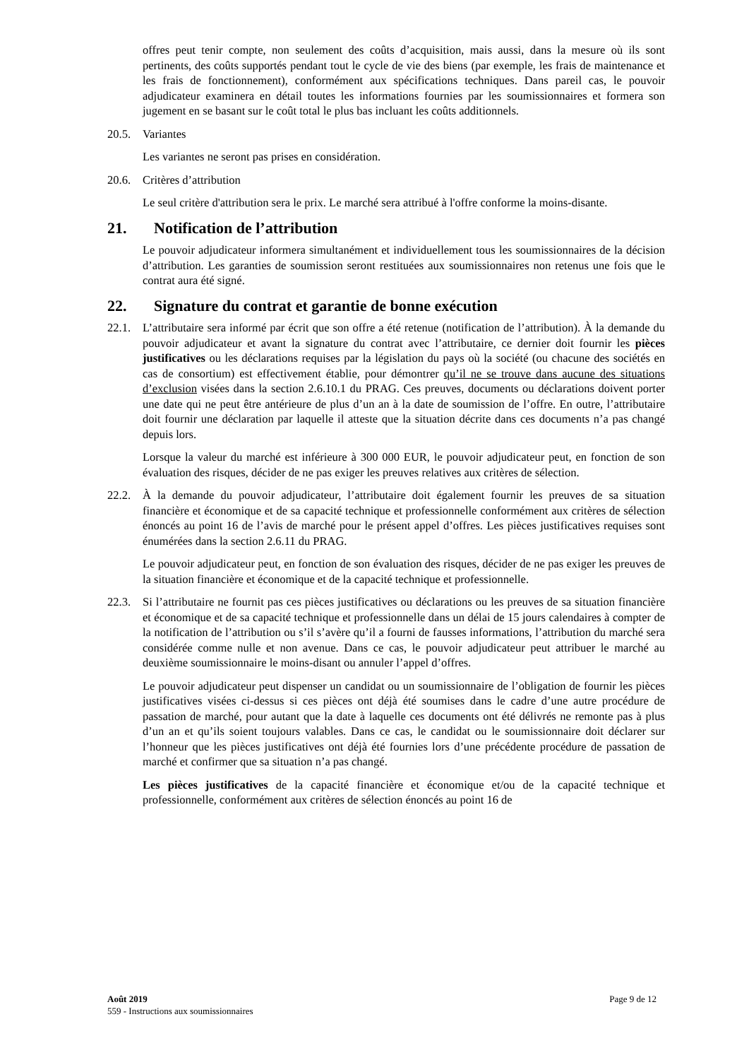offres peut tenir compte, non seulement des coûts d’acquisition, mais aussi, dans la mesure où ils sont pertinents, des coûts supportés pendant tout le cycle de vie des biens (par exemple, les frais de maintenance et les frais de fonctionnement), conformément aux spécifications techniques. Dans pareil cas, le pouvoir adjudicateur examinera en détail toutes les informations fournies par les soumissionnaires et formera son jugement en se basant sur le coût total le plus bas incluant les coûts additionnels.
20.5. Variantes
Les variantes ne seront pas prises en considération.
20.6. Critères d’attribution
Le seul critère d'attribution sera le prix. Le marché sera attribué à l'offre conforme la moins-disante.
21. Notification de l’attribution
Le pouvoir adjudicateur informera simultanément et individuellement tous les soumissionnaires de la décision d’attribution. Les garanties de soumission seront restituées aux soumissionnaires non retenus une fois que le contrat aura été signé.
22. Signature du contrat et garantie de bonne exécution
22.1. L’attributaire sera informé par écrit que son offre a été retenue (notification de l’attribution). À la demande du pouvoir adjudicateur et avant la signature du contrat avec l’attributaire, ce dernier doit fournir les pièces justificatives ou les déclarations requises par la législation du pays où la société (ou chacune des sociétés en cas de consortium) est effectivement établie, pour démontrer qu’il ne se trouve dans aucune des situations d’exclusion visées dans la section 2.6.10.1 du PRAG. Ces preuves, documents ou déclarations doivent porter une date qui ne peut être antérieure de plus d’un an à la date de soumission de l’offre. En outre, l’attributaire doit fournir une déclaration par laquelle il atteste que la situation décrite dans ces documents n’a pas changé depuis lors.
Lorsque la valeur du marché est inférieure à 300 000 EUR, le pouvoir adjudicateur peut, en fonction de son évaluation des risques, décider de ne pas exiger les preuves relatives aux critères de sélection.
22.2. À la demande du pouvoir adjudicateur, l’attributaire doit également fournir les preuves de sa situation financière et économique et de sa capacité technique et professionnelle conformément aux critères de sélection énoncés au point 16 de l’avis de marché pour le présent appel d’offres. Les pièces justificatives requises sont énumérées dans la section 2.6.11 du PRAG.
Le pouvoir adjudicateur peut, en fonction de son évaluation des risques, décider de ne pas exiger les preuves de la situation financière et économique et de la capacité technique et professionnelle.
22.3. Si l’attributaire ne fournit pas ces pièces justificatives ou déclarations ou les preuves de sa situation financière et économique et de sa capacité technique et professionnelle dans un délai de 15 jours calendaires à compter de la notification de l’attribution ou s’il s’avère qu’il a fourni de fausses informations, l’attribution du marché sera considérée comme nulle et non avenue. Dans ce cas, le pouvoir adjudicateur peut attribuer le marché au deuxième soumissionnaire le moins-disant ou annuler l’appel d’offres.
Le pouvoir adjudicateur peut dispenser un candidat ou un soumissionnaire de l’obligation de fournir les pièces justificatives visées ci-dessus si ces pièces ont déjà été soumises dans le cadre d’une autre procédure de passation de marché, pour autant que la date à laquelle ces documents ont été délivrés ne remonte pas à plus d’un an et qu’ils soient toujours valables. Dans ce cas, le candidat ou le soumissionnaire doit déclarer sur l’honneur que les pièces justificatives ont déjà été fournies lors d’une précédente procédure de passation de marché et confirmer que sa situation n’a pas changé.
Les pièces justificatives de la capacité financière et économique et/ou de la capacité technique et professionnelle, conformément aux critères de sélection énoncés au point 16 de
Page 9 de 12 Août 2019
559 - Instructions aux soumissionnaires